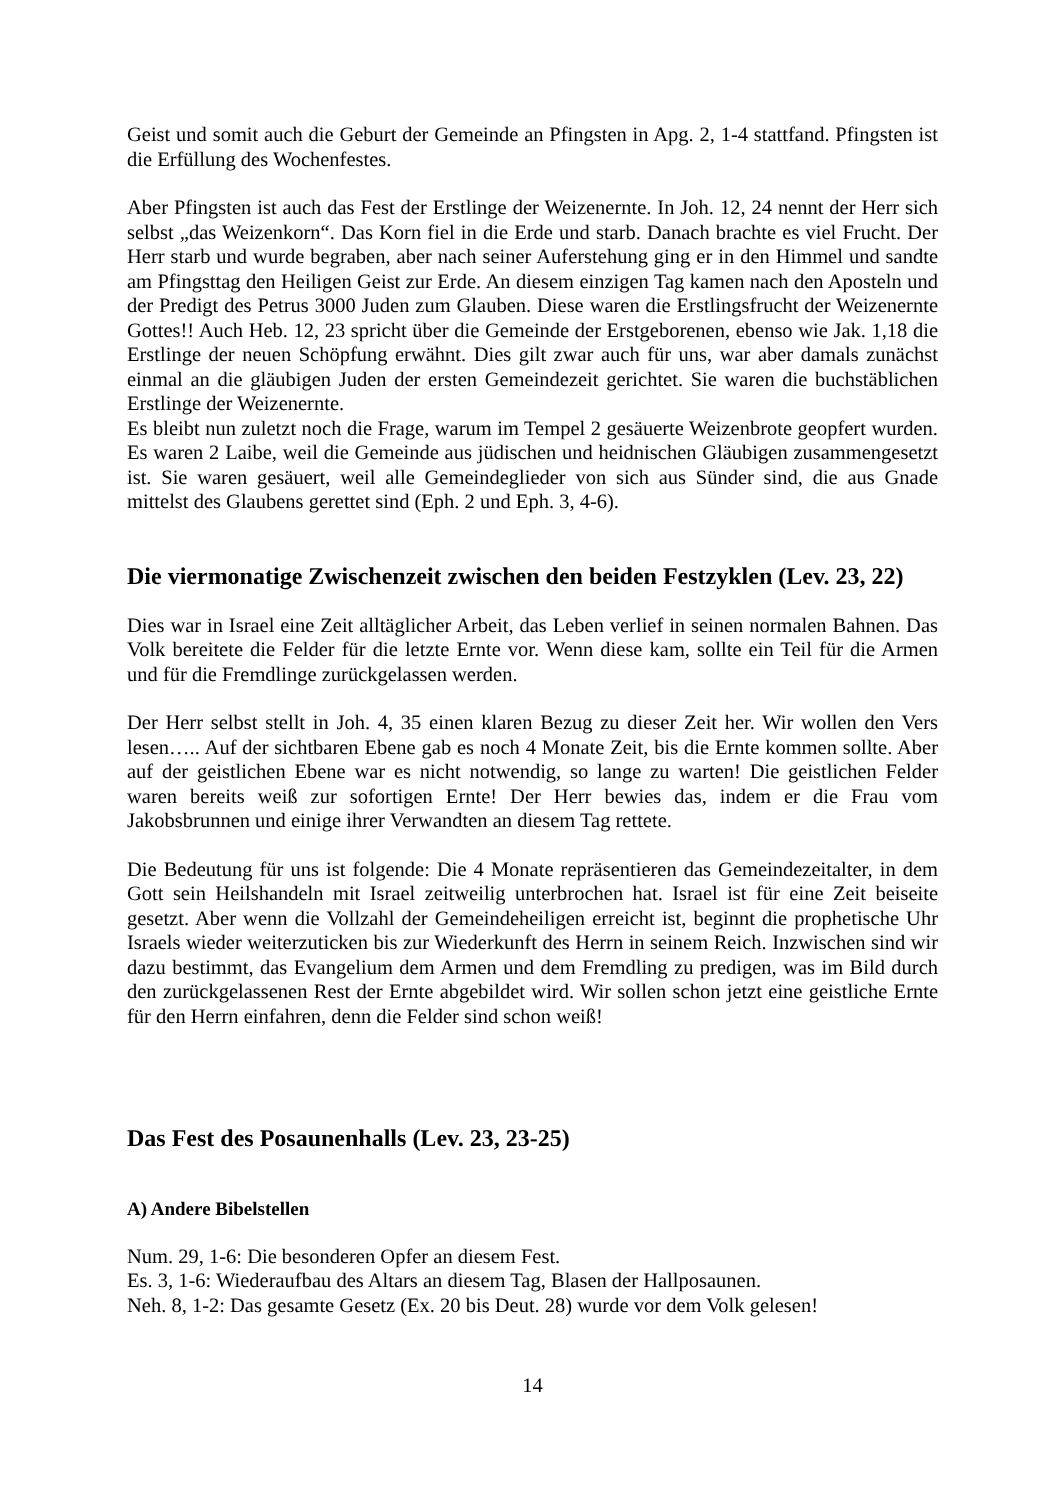Geist und somit auch die Geburt der Gemeinde an Pfingsten in Apg. 2, 1-4 stattfand. Pfingsten ist die Erfüllung des Wochenfestes.
Aber Pfingsten ist auch das Fest der Erstlinge der Weizenernte. In Joh. 12, 24 nennt der Herr sich selbst „das Weizenkorn“. Das Korn fiel in die Erde und starb. Danach brachte es viel Frucht. Der Herr starb und wurde begraben, aber nach seiner Auferstehung ging er in den Himmel und sandte am Pfingsttag den Heiligen Geist zur Erde. An diesem einzigen Tag kamen nach den Aposteln und der Predigt des Petrus 3000 Juden zum Glauben. Diese waren die Erstlingsfrucht der Weizenernte Gottes!! Auch Heb. 12, 23 spricht über die Gemeinde der Erstgeborenen, ebenso wie Jak. 1,18 die Erstlinge der neuen Schöpfung erwähnt. Dies gilt zwar auch für uns, war aber damals zunächst einmal an die gläubigen Juden der ersten Gemeindezeit gerichtet. Sie waren die buchstäblichen Erstlinge der Weizenernte.
Es bleibt nun zuletzt noch die Frage, warum im Tempel 2 gesäuerte Weizenbrote geopfert wurden. Es waren 2 Laibe, weil die Gemeinde aus jüdischen und heidnischen Gläubigen zusammengesetzt ist. Sie waren gesäuert, weil alle Gemeindeglieder von sich aus Sünder sind, die aus Gnade mittelst des Glaubens gerettet sind (Eph. 2 und Eph. 3, 4-6).
Die viermonatige Zwischenzeit zwischen den beiden Festzyklen (Lev. 23, 22)
Dies war in Israel eine Zeit alltäglicher Arbeit, das Leben verlief in seinen normalen Bahnen. Das Volk bereitete die Felder für die letzte Ernte vor. Wenn diese kam, sollte ein Teil für die Armen und für die Fremdlinge zurückgelassen werden.
Der Herr selbst stellt in Joh. 4, 35 einen klaren Bezug zu dieser Zeit her. Wir wollen den Vers lesen….. Auf der sichtbaren Ebene gab es noch 4 Monate Zeit, bis die Ernte kommen sollte. Aber auf der geistlichen Ebene war es nicht notwendig, so lange zu warten! Die geistlichen Felder waren bereits weiß zur sofortigen Ernte! Der Herr bewies das, indem er die Frau vom Jakobsbrunnen und einige ihrer Verwandten an diesem Tag rettete.
Die Bedeutung für uns ist folgende: Die 4 Monate repräsentieren das Gemeindezeitalter, in dem Gott sein Heilshandeln mit Israel zeitweilig unterbrochen hat. Israel ist für eine Zeit beiseite gesetzt. Aber wenn die Vollzahl der Gemeindeheiligen erreicht ist, beginnt die prophetische Uhr Israels wieder weiterzuticken bis zur Wiederkunft des Herrn in seinem Reich. Inzwischen sind wir dazu bestimmt, das Evangelium dem Armen und dem Fremdling zu predigen, was im Bild durch den zurückgelassenen Rest der Ernte abgebildet wird. Wir sollen schon jetzt eine geistliche Ernte für den Herrn einfahren, denn die Felder sind schon weiß!
Das Fest des Posaunenhalls (Lev. 23, 23-25)
A) Andere Bibelstellen
Num. 29, 1-6: Die besonderen Opfer an diesem Fest.
Es. 3, 1-6: Wiederaufbau des Altars an diesem Tag, Blasen der Hallposaunen.
Neh. 8, 1-2: Das gesamte Gesetz (Ex. 20 bis Deut. 28) wurde vor dem Volk gelesen!
14